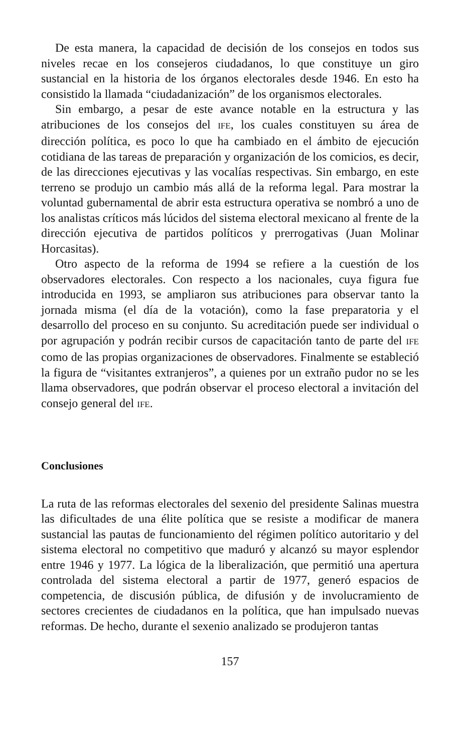De esta manera, la capacidad de decisión de los consejos en todos sus niveles recae en los consejeros ciudadanos, lo que constituye un giro sustancial en la historia de los órganos electorales desde 1946. En esto ha consistido la llamada “ciudadanización” de los organismos electorales.
Sin embargo, a pesar de este avance notable en la estructura y las atribuciones de los consejos del IFE, los cuales constituyen su área de dirección política, es poco lo que ha cambiado en el ámbito de ejecución cotidiana de las tareas de preparación y organización de los comicios, es decir, de las direcciones ejecutivas y las vocalías respectivas. Sin embargo, en este terreno se produjo un cambio más allá de la reforma legal. Para mostrar la voluntad gubernamental de abrir esta estructura operativa se nombró a uno de los analistas críticos más lúcidos del sistema electoral mexicano al frente de la dirección ejecutiva de partidos políticos y prerrogativas (Juan Molinar Horcasitas).
Otro aspecto de la reforma de 1994 se refiere a la cuestión de los observadores electorales. Con respecto a los nacionales, cuya figura fue introducida en 1993, se ampliaron sus atribuciones para observar tanto la jornada misma (el día de la votación), como la fase preparatoria y el desarrollo del proceso en su conjunto. Su acreditación puede ser individual o por agrupación y podrán recibir cursos de capacitación tanto de parte del IFE como de las propias organizaciones de observadores. Finalmente se estableció la figura de “visitantes extranjeros”, a quienes por un extraño pudor no se les llama observadores, que podrán observar el proceso electoral a invitación del consejo general del IFE.
Conclusiones
La ruta de las reformas electorales del sexenio del presidente Salinas muestra las dificultades de una élite política que se resiste a modificar de manera sustancial las pautas de funcionamiento del régimen político autoritario y del sistema electoral no competitivo que maduró y alcanzó su mayor esplendor entre 1946 y 1977. La lógica de la liberalización, que permitió una apertura controlada del sistema electoral a partir de 1977, generó espacios de competencia, de discusión pública, de difusión y de involucramiento de sectores crecientes de ciudadanos en la política, que han impulsado nuevas reformas. De hecho, durante el sexenio analizado se produjeron tantas
157